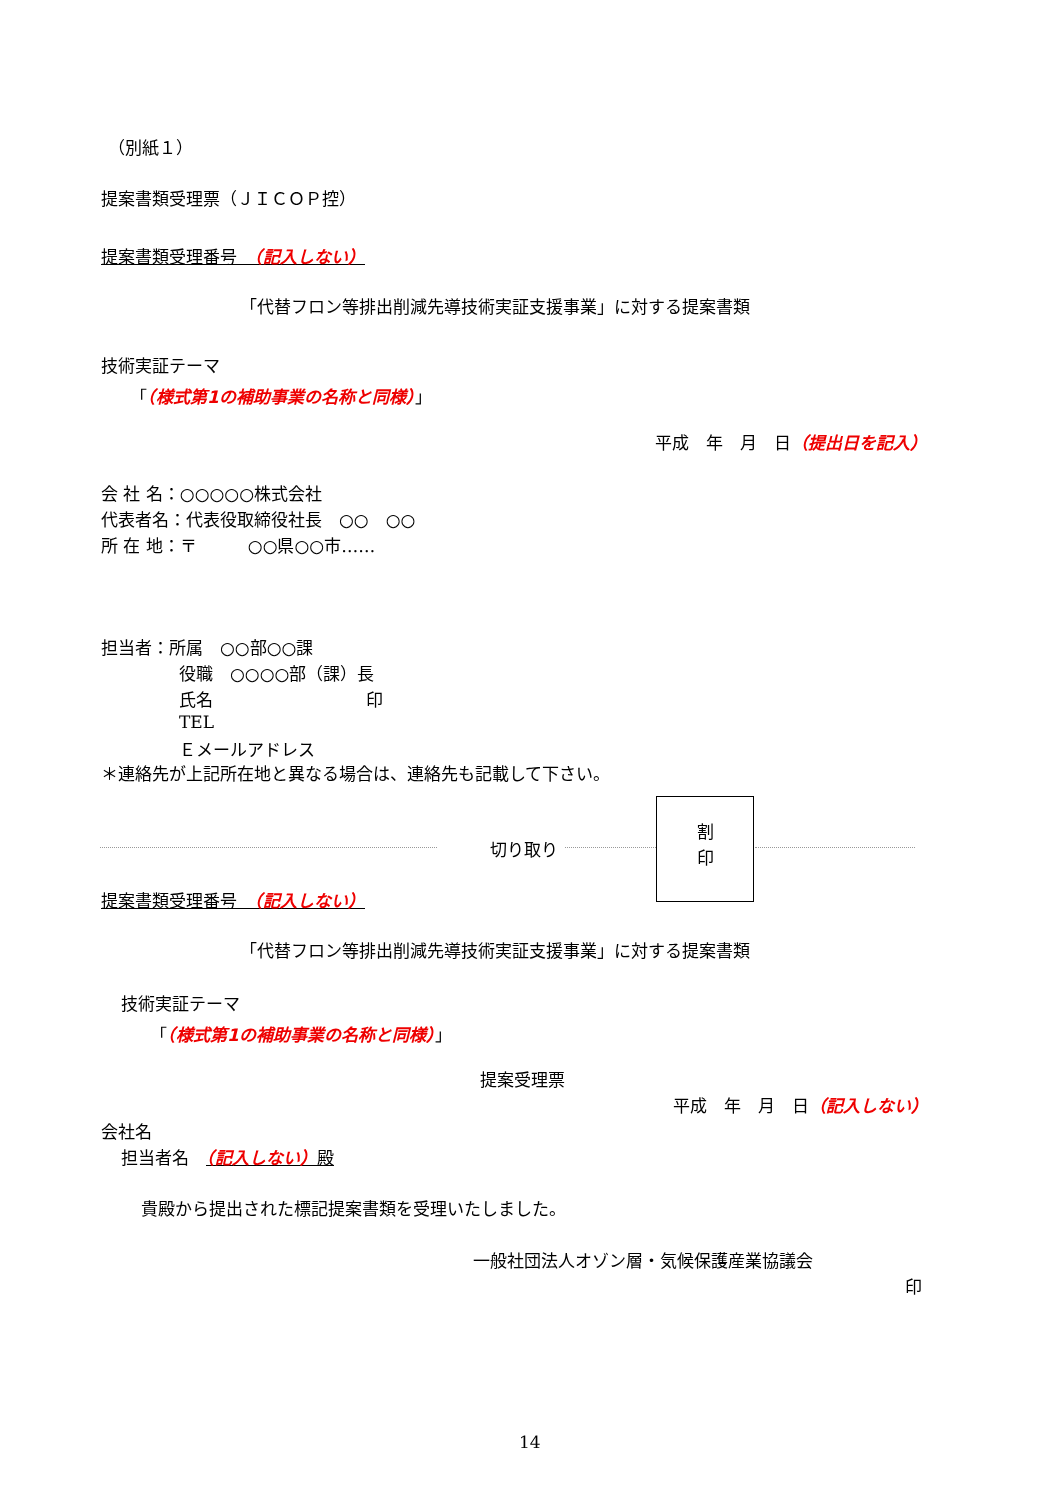（別紙１）
提案書類受理票（ＪＩＣＯＰ控）
提案書類受理番号　（記入しない）
「代替フロン等排出削減先導技術実証支援事業」に対する提案書類
技術実証テーマ
「（様式第1の補助事業の名称と同様）」
平成　年　月　日（提出日を記入）
会 社 名：○○○○○株式会社
代表者名：代表役取締役社長　○○　○○
所 在 地：〒　　　○○県○○市……
担当者：所属　○○部○○課
役職　○○○○部（課）長
氏名　　　　　　　　　印
TEL
Ｅメールアドレス
＊連絡先が上記所在地と異なる場合は、連絡先も記載して下さい。
切り取り
割
印
提案書類受理番号　（記入しない）
「代替フロン等排出削減先導技術実証支援事業」に対する提案書類
技術実証テーマ
「（様式第1の補助事業の名称と同様）」
提案受理票
平成　年　月　日（記入しない）
会社名
担当者名　（記入しない）殿
貴殿から提出された標記提案書類を受理いたしました。
一般社団法人オゾン層・気候保護産業協議会
印
14